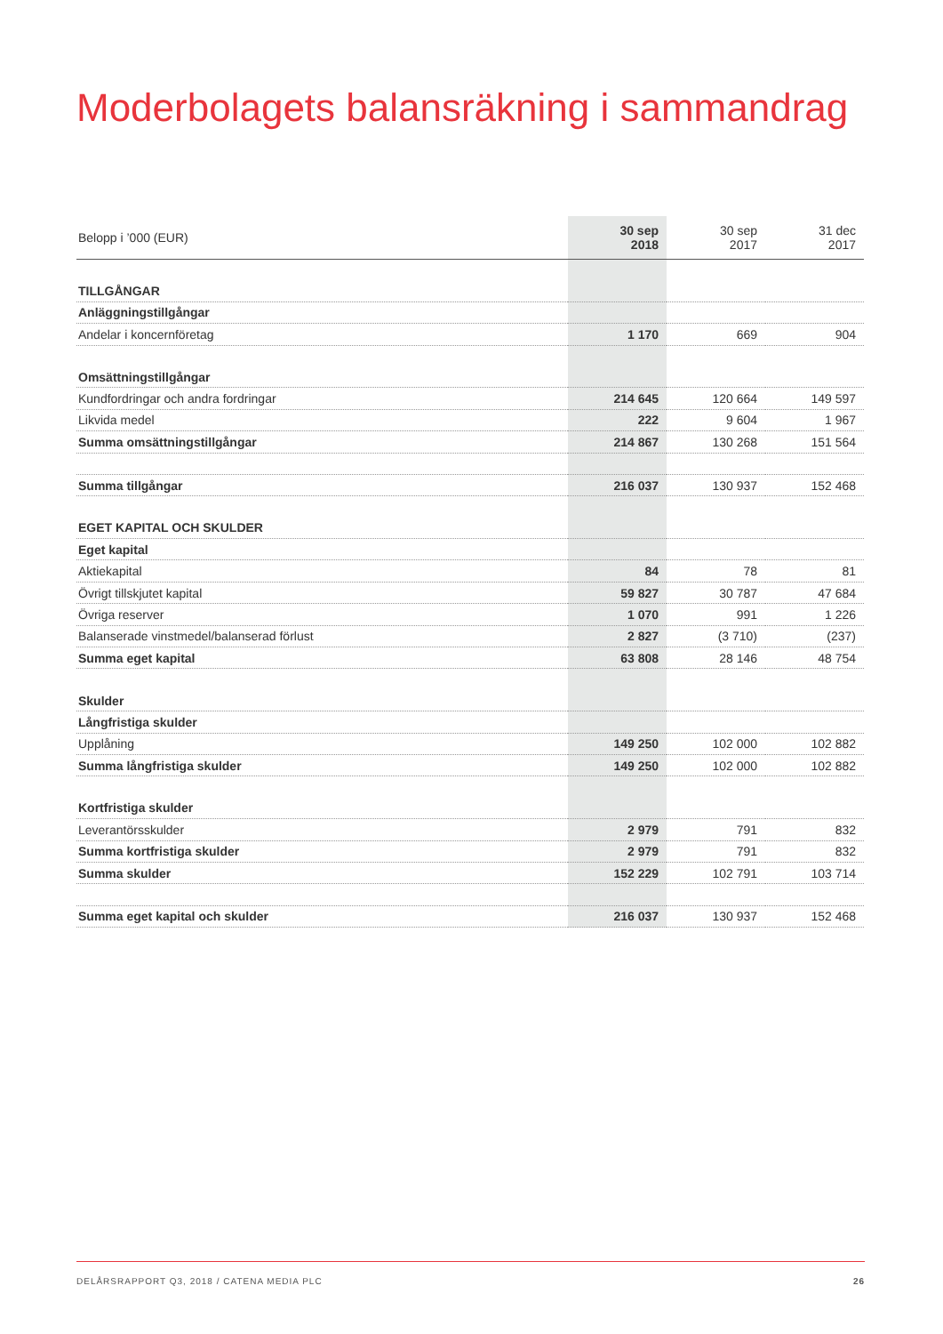Moderbolagets balansräkning i sammandrag
| Belopp i ’000 (EUR) | 30 sep 2018 | 30 sep 2017 | 31 dec 2017 |
| --- | --- | --- | --- |
| TILLGÅNGAR | | | |
| Anläggningstillgångar | | | |
| Andelar i koncernföretag | 1 170 | 669 | 904 |
| Omsättningstillgångar | | | |
| Kundfordringar och andra fordringar | 214 645 | 120 664 | 149 597 |
| Likvida medel | 222 | 9 604 | 1 967 |
| Summa omsättningstillgångar | 214 867 | 130 268 | 151 564 |
| Summa tillgångar | 216 037 | 130 937 | 152 468 |
| EGET KAPITAL OCH SKULDER | | | |
| Eget kapital | | | |
| Aktiekapital | 84 | 78 | 81 |
| Övrigt tillskjutet kapital | 59 827 | 30 787 | 47 684 |
| Övriga reserver | 1 070 | 991 | 1 226 |
| Balanserade vinstmedel/balanserad förlust | 2 827 | (3 710) | (237) |
| Summa eget kapital | 63 808 | 28 146 | 48 754 |
| Skulder | | | |
| Långfristiga skulder | | | |
| Upplåning | 149 250 | 102 000 | 102 882 |
| Summa långfristiga skulder | 149 250 | 102 000 | 102 882 |
| Kortfristiga skulder | | | |
| Leverantörsskulder | 2 979 | 791 | 832 |
| Summa kortfristiga skulder | 2 979 | 791 | 832 |
| Summa skulder | 152 229 | 102 791 | 103 714 |
| Summa eget kapital och skulder | 216 037 | 130 937 | 152 468 |
DELÅRSRAPPORT Q3, 2018 / CATENA MEDIA PLC 26